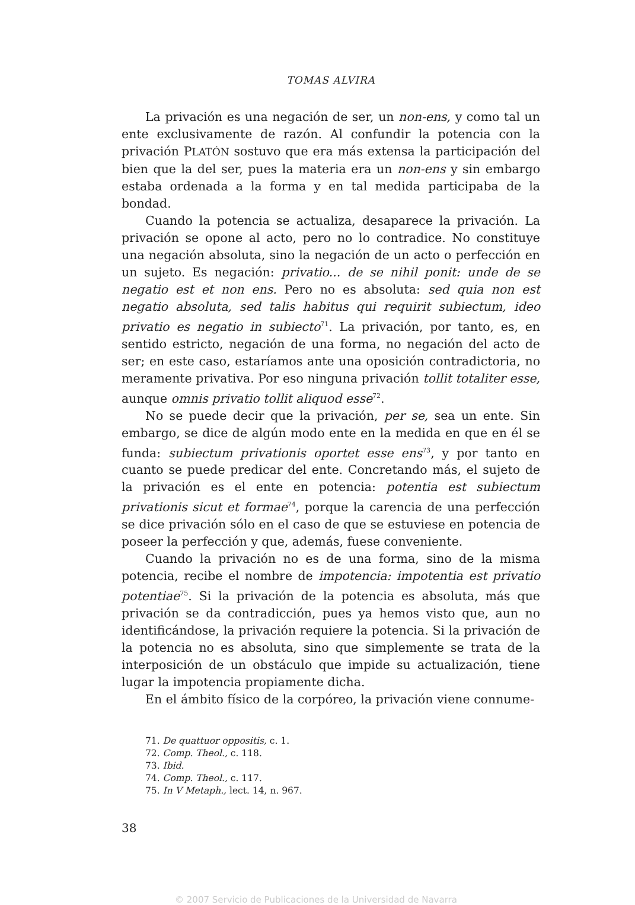TOMAS ALVIRA
La privación es una negación de ser, un non-ens, y como tal un ente exclusivamente de razón. Al confundir la potencia con la privación PLATÓN sostuvo que era más extensa la participación del bien que la del ser, pues la materia era un non-ens y sin embargo estaba ordenada a la forma y en tal medida participaba de la bondad.
Cuando la potencia se actualiza, desaparece la privación. La privación se opone al acto, pero no lo contradice. No constituye una negación absoluta, sino la negación de un acto o perfección en un sujeto. Es negación: privatio... de se nihil ponit: unde de se negatio est et non ens. Pero no es absoluta: sed quia non est negatio absoluta, sed talis habitus qui requirit subiectum, ideo privatio es negatio in subiecto<sup>71</sup>. La privación, por tanto, es, en sentido estricto, negación de una forma, no negación del acto de ser; en este caso, estaríamos ante una oposición contradictoria, no meramente privativa. Por eso ninguna privación tollit totaliter esse, aunque omnis privatio tollit aliquod esse<sup>72</sup>.
No se puede decir que la privación, per se, sea un ente. Sin embargo, se dice de algún modo ente en la medida en que en él se funda: subiectum privationis oportet esse ens<sup>73</sup>, y por tanto en cuanto se puede predicar del ente. Concretando más, el sujeto de la privación es el ente en potencia: potentia est subiectum privationis sicut et formae<sup>74</sup>, porque la carencia de una perfección se dice privación sólo en el caso de que se estuviese en potencia de poseer la perfección y que, además, fuese conveniente.
Cuando la privación no es de una forma, sino de la misma potencia, recibe el nombre de impotencia: impotentia est privatio potentiae<sup>75</sup>. Si la privación de la potencia es absoluta, más que privación se da contradicción, pues ya hemos visto que, aun no identificándose, la privación requiere la potencia. Si la privación de la potencia no es absoluta, sino que simplemente se trata de la interposición de un obstáculo que impide su actualización, tiene lugar la impotencia propiamente dicha.
En el ámbito físico de la corpóreo, la privación viene connume-
71. De quattuor oppositis, c. 1.
72. Comp. Theol., c. 118.
73. Ibid.
74. Comp. Theol., c. 117.
75. In V Metaph., lect. 14, n. 967.
38
© 2007 Servicio de Publicaciones de la Universidad de Navarra